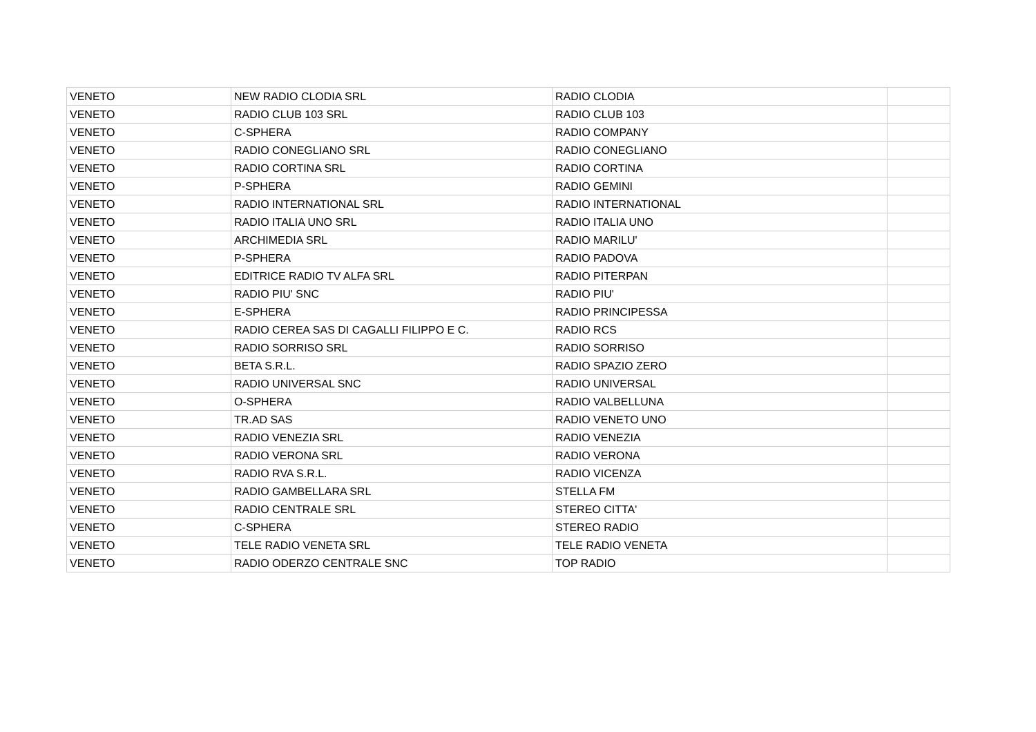| VENETO | NEW RADIO CLODIA SRL | RADIO CLODIA | |
| VENETO | RADIO CLUB 103 SRL | RADIO CLUB 103 | |
| VENETO | C-SPHERA | RADIO COMPANY | |
| VENETO | RADIO CONEGLIANO SRL | RADIO CONEGLIANO | |
| VENETO | RADIO CORTINA SRL | RADIO CORTINA | |
| VENETO | P-SPHERA | RADIO GEMINI | |
| VENETO | RADIO INTERNATIONAL SRL | RADIO INTERNATIONAL | |
| VENETO | RADIO ITALIA UNO SRL | RADIO ITALIA UNO | |
| VENETO | ARCHIMEDIA SRL | RADIO MARILU' | |
| VENETO | P-SPHERA | RADIO PADOVA | |
| VENETO | EDITRICE RADIO TV ALFA SRL | RADIO PITERPAN | |
| VENETO | RADIO PIU' SNC | RADIO PIU' | |
| VENETO | E-SPHERA | RADIO PRINCIPESSA | |
| VENETO | RADIO CEREA SAS DI CAGALLI FILIPPO E C. | RADIO RCS | |
| VENETO | RADIO SORRISO SRL | RADIO SORRISO | |
| VENETO | BETA S.R.L. | RADIO SPAZIO ZERO | |
| VENETO | RADIO UNIVERSAL SNC | RADIO UNIVERSAL | |
| VENETO | O-SPHERA | RADIO VALBELLUNA | |
| VENETO | TR.AD SAS | RADIO VENETO UNO | |
| VENETO | RADIO VENEZIA SRL | RADIO VENEZIA | |
| VENETO | RADIO VERONA SRL | RADIO VERONA | |
| VENETO | RADIO RVA S.R.L. | RADIO VICENZA | |
| VENETO | RADIO GAMBELLARA SRL | STELLA FM | |
| VENETO | RADIO CENTRALE SRL | STEREO CITTA' | |
| VENETO | C-SPHERA | STEREO RADIO | |
| VENETO | TELE RADIO VENETA SRL | TELE RADIO VENETA | |
| VENETO | RADIO ODERZO CENTRALE SNC | TOP RADIO | |